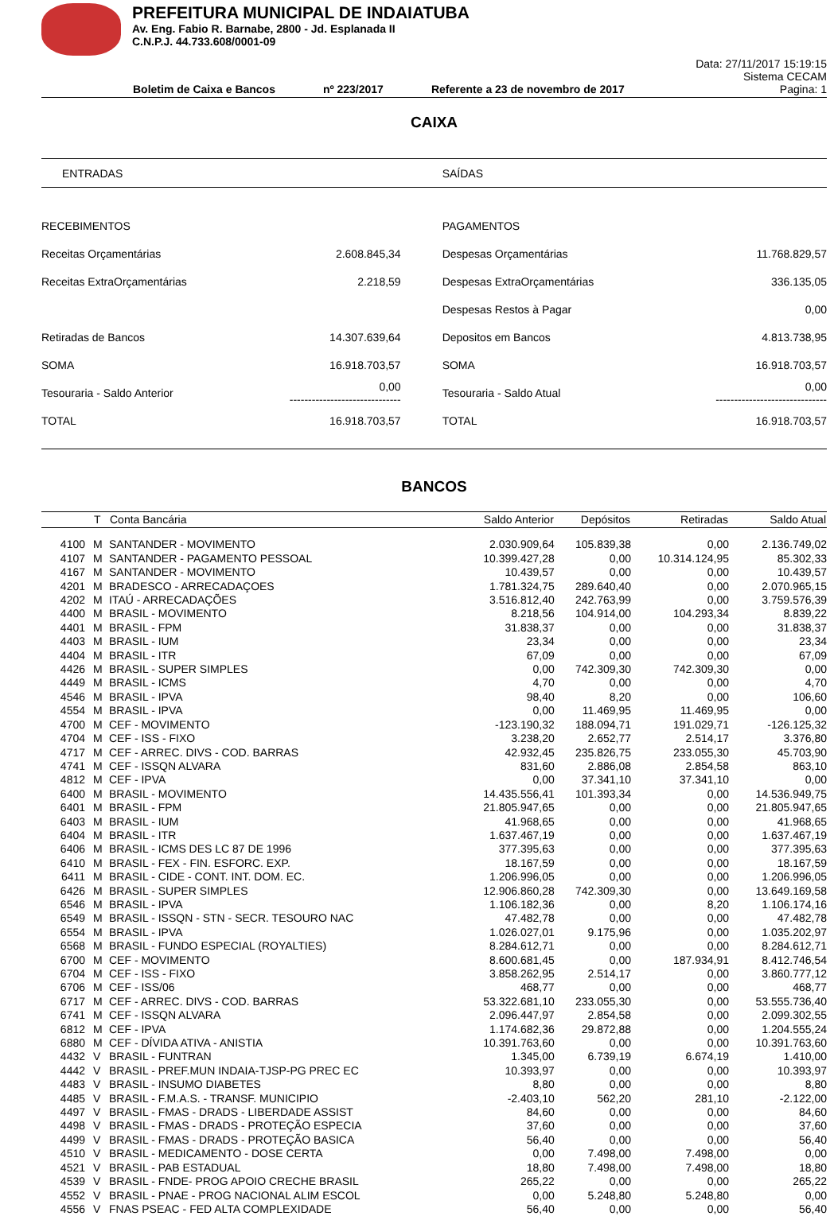PREFEITURA MUNICIPAL DE INDAIATUBA
Av. Eng. Fabio R. Barnabe, 2800 - Jd. Esplanada II
C.N.P.J. 44.733.608/0001-09
Boletim de Caixa e Bancos nº 223/2017 Referente a 23 de novembro de 2017
Data: 27/11/2017 15:19:15
Sistema CECAM
Pagina: 1
CAIXA
| ENTRADAS | | SAÍDAS | |
| RECEBIMENTOS | | PAGAMENTOS | |
| Receitas Orçamentárias | 2.608.845,34 | Despesas Orçamentárias | 11.768.829,57 |
| Receitas ExtraOrçamentárias | 2.218,59 | Despesas ExtraOrçamentárias | 336.135,05 |
| | | Despesas Restos à Pagar | 0,00 |
| Retiradas de Bancos | 14.307.639,64 | Depositos em Bancos | 4.813.738,95 |
| SOMA | 16.918.703,57 | SOMA | 16.918.703,57 |
| Tesouraria - Saldo Anterior | 0,00 ------------------------------ | Tesouraria - Saldo Atual | 0,00 ------------------------------ |
| TOTAL | 16.918.703,57 | TOTAL | 16.918.703,57 |
BANCOS
| | T | Conta Bancária | Saldo Anterior | Depósitos | Retiradas | Saldo Atual |
| --- | --- | --- | --- | --- | --- | --- |
| 4100 | M | SANTANDER - MOVIMENTO | 2.030.909,64 | 105.839,38 | 0,00 | 2.136.749,02 |
| 4107 | M | SANTANDER - PAGAMENTO PESSOAL | 10.399.427,28 | 0,00 | 10.314.124,95 | 85.302,33 |
| 4167 | M | SANTANDER - MOVIMENTO | 10.439,57 | 0,00 | 0,00 | 10.439,57 |
| 4201 | M | BRADESCO - ARRECADAÇOES | 1.781.324,75 | 289.640,40 | 0,00 | 2.070.965,15 |
| 4202 | M | ITAÚ - ARRECADAÇÕES | 3.516.812,40 | 242.763,99 | 0,00 | 3.759.576,39 |
| 4400 | M | BRASIL - MOVIMENTO | 8.218,56 | 104.914,00 | 104.293,34 | 8.839,22 |
| 4401 | M | BRASIL - FPM | 31.838,37 | 0,00 | 0,00 | 31.838,37 |
| 4403 | M | BRASIL - IUM | 23,34 | 0,00 | 0,00 | 23,34 |
| 4404 | M | BRASIL - ITR | 67,09 | 0,00 | 0,00 | 67,09 |
| 4426 | M | BRASIL - SUPER SIMPLES | 0,00 | 742.309,30 | 742.309,30 | 0,00 |
| 4449 | M | BRASIL - ICMS | 4,70 | 0,00 | 0,00 | 4,70 |
| 4546 | M | BRASIL - IPVA | 98,40 | 8,20 | 0,00 | 106,60 |
| 4554 | M | BRASIL - IPVA | 0,00 | 11.469,95 | 11.469,95 | 0,00 |
| 4700 | M | CEF - MOVIMENTO | -123.190,32 | 188.094,71 | 191.029,71 | -126.125,32 |
| 4704 | M | CEF - ISS - FIXO | 3.238,20 | 2.652,77 | 2.514,17 | 3.376,80 |
| 4717 | M | CEF - ARREC. DIVS - COD. BARRAS | 42.932,45 | 235.826,75 | 233.055,30 | 45.703,90 |
| 4741 | M | CEF - ISSQN ALVARA | 831,60 | 2.886,08 | 2.854,58 | 863,10 |
| 4812 | M | CEF - IPVA | 0,00 | 37.341,10 | 37.341,10 | 0,00 |
| 6400 | M | BRASIL - MOVIMENTO | 14.435.556,41 | 101.393,34 | 0,00 | 14.536.949,75 |
| 6401 | M | BRASIL - FPM | 21.805.947,65 | 0,00 | 0,00 | 21.805.947,65 |
| 6403 | M | BRASIL - IUM | 41.968,65 | 0,00 | 0,00 | 41.968,65 |
| 6404 | M | BRASIL - ITR | 1.637.467,19 | 0,00 | 0,00 | 1.637.467,19 |
| 6406 | M | BRASIL - ICMS DES LC 87 DE 1996 | 377.395,63 | 0,00 | 0,00 | 377.395,63 |
| 6410 | M | BRASIL - FEX - FIN. ESFORC. EXP. | 18.167,59 | 0,00 | 0,00 | 18.167,59 |
| 6411 | M | BRASIL - CIDE - CONT. INT. DOM. EC. | 1.206.996,05 | 0,00 | 0,00 | 1.206.996,05 |
| 6426 | M | BRASIL - SUPER SIMPLES | 12.906.860,28 | 742.309,30 | 0,00 | 13.649.169,58 |
| 6546 | M | BRASIL - IPVA | 1.106.182,36 | 0,00 | 8,20 | 1.106.174,16 |
| 6549 | M | BRASIL - ISSQN - STN - SECR. TESOURO NAC | 47.482,78 | 0,00 | 0,00 | 47.482,78 |
| 6554 | M | BRASIL - IPVA | 1.026.027,01 | 9.175,96 | 0,00 | 1.035.202,97 |
| 6568 | M | BRASIL - FUNDO ESPECIAL (ROYALTIES) | 8.284.612,71 | 0,00 | 0,00 | 8.284.612,71 |
| 6700 | M | CEF - MOVIMENTO | 8.600.681,45 | 0,00 | 187.934,91 | 8.412.746,54 |
| 6704 | M | CEF - ISS - FIXO | 3.858.262,95 | 2.514,17 | 0,00 | 3.860.777,12 |
| 6706 | M | CEF - ISS/06 | 468,77 | 0,00 | 0,00 | 468,77 |
| 6717 | M | CEF - ARREC. DIVS - COD. BARRAS | 53.322.681,10 | 233.055,30 | 0,00 | 53.555.736,40 |
| 6741 | M | CEF - ISSQN ALVARA | 2.096.447,97 | 2.854,58 | 0,00 | 2.099.302,55 |
| 6812 | M | CEF - IPVA | 1.174.682,36 | 29.872,88 | 0,00 | 1.204.555,24 |
| 6880 | M | CEF - DÍVIDA ATIVA - ANISTIA | 10.391.763,60 | 0,00 | 0,00 | 10.391.763,60 |
| 4432 | V | BRASIL - FUNTRAN | 1.345,00 | 6.739,19 | 6.674,19 | 1.410,00 |
| 4442 | V | BRASIL - PREF.MUN INDAIA-TJSP-PG PREC EC | 10.393,97 | 0,00 | 0,00 | 10.393,97 |
| 4483 | V | BRASIL - INSUMO DIABETES | 8,80 | 0,00 | 0,00 | 8,80 |
| 4485 | V | BRASIL - F.M.A.S. - TRANSF. MUNICIPIO | -2.403,10 | 562,20 | 281,10 | -2.122,00 |
| 4497 | V | BRASIL - FMAS - DRADS - LIBERDADE ASSIST | 84,60 | 0,00 | 0,00 | 84,60 |
| 4498 | V | BRASIL - FMAS - DRADS - PROTEÇÃO ESPECIA | 37,60 | 0,00 | 0,00 | 37,60 |
| 4499 | V | BRASIL - FMAS - DRADS - PROTEÇÃO BASICA | 56,40 | 0,00 | 0,00 | 56,40 |
| 4510 | V | BRASIL - MEDICAMENTO - DOSE CERTA | 0,00 | 7.498,00 | 7.498,00 | 0,00 |
| 4521 | V | BRASIL - PAB ESTADUAL | 18,80 | 7.498,00 | 7.498,00 | 18,80 |
| 4539 | V | BRASIL - FNDE- PROG APOIO CRECHE BRASIL | 265,22 | 0,00 | 0,00 | 265,22 |
| 4552 | V | BRASIL - PNAE - PROG NACIONAL ALIM ESCOL | 0,00 | 5.248,80 | 5.248,80 | 0,00 |
| 4556 | V | FNAS PSEAC - FED ALTA COMPLEXIDADE | 56,40 | 0,00 | 0,00 | 56,40 |